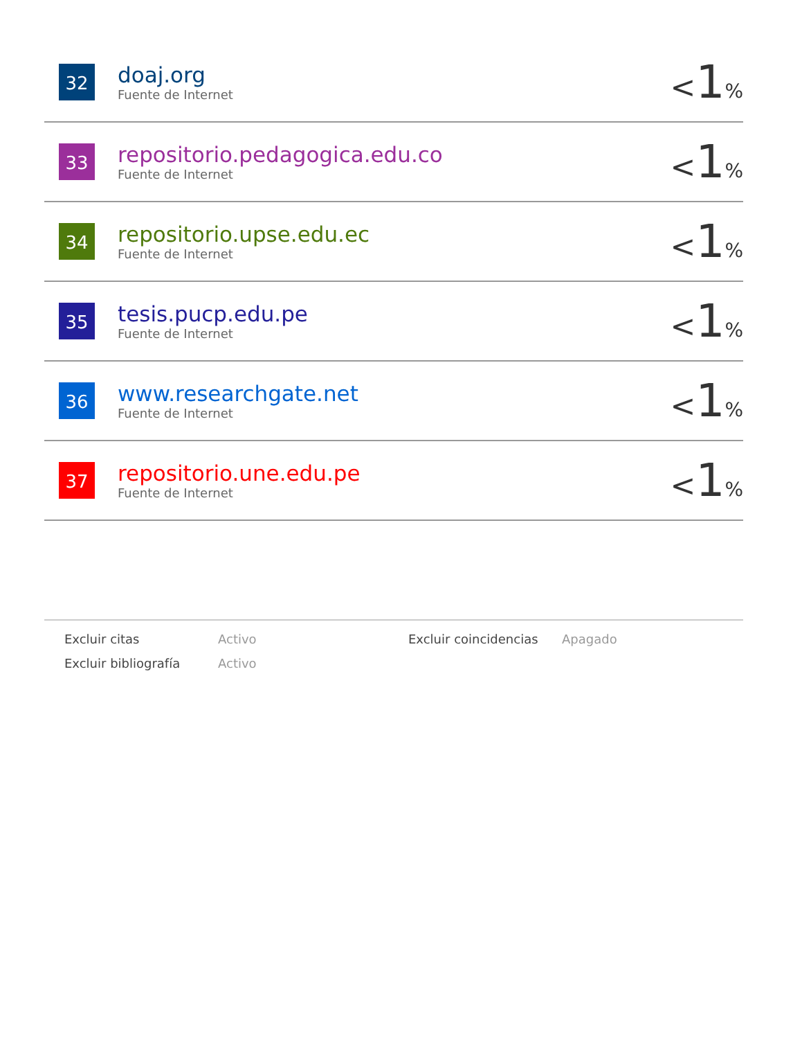| 32 | doaj.org Fuente de Internet | < 1 % |
| 33 | repositorio.pedagogica.edu.co Fuente de Internet | < 1 % |
| 34 | repositorio.upse.edu.ec Fuente de Internet | < 1 % |
| 35 | tesis.pucp.edu.pe Fuente de Internet | < 1 % |
| 36 | www.researchgate.net Fuente de Internet | < 1 % |
| 37 | repositorio.une.edu.pe Fuente de Internet | < 1 % |
| Excluir citas | Activo | Excluir coincidencias | Apagado |
| Excluir bibliografía | Activo | | |